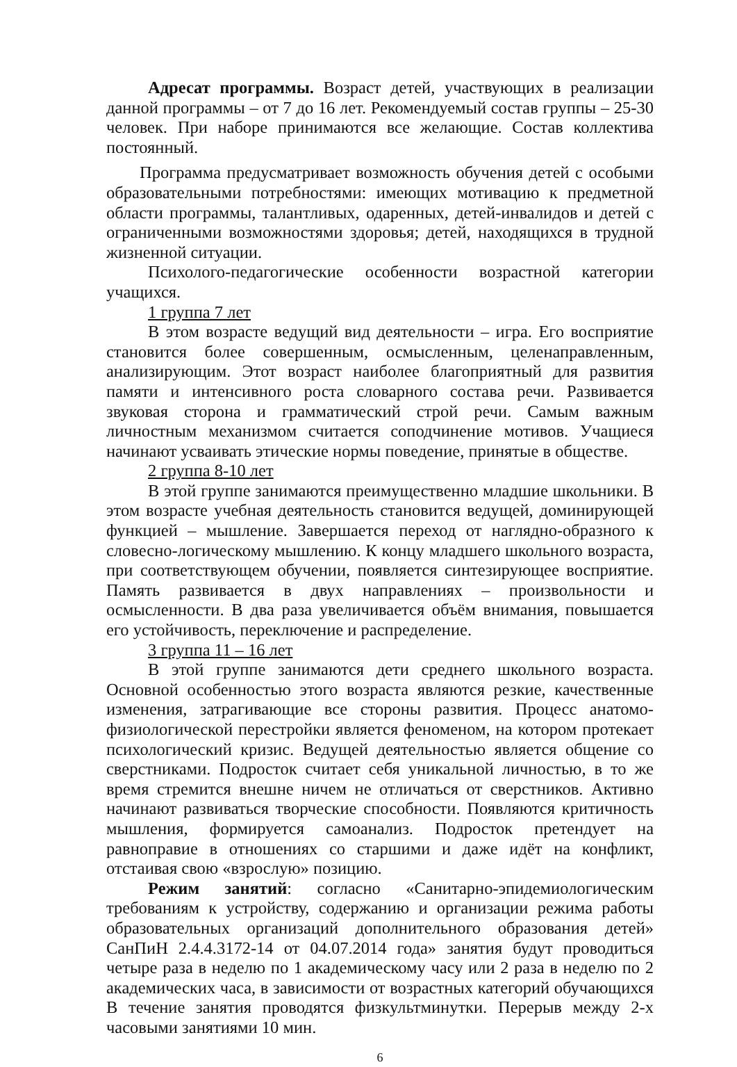Адресат программы. Возраст детей, участвующих в реализации данной программы – от 7 до 16 лет. Рекомендуемый состав группы – 25-30 человек. При наборе принимаются все желающие. Состав коллектива постоянный.
Программа предусматривает возможность обучения детей с особыми образовательными потребностями: имеющих мотивацию к предметной области программы, талантливых, одаренных, детей-инвалидов и детей с ограниченными возможностями здоровья; детей, находящихся в трудной жизненной ситуации.
Психолого-педагогические особенности возрастной категории учащихся.
1 группа 7 лет
В этом возрасте ведущий вид деятельности – игра. Его восприятие становится более совершенным, осмысленным, целенаправленным, анализирующим. Этот возраст наиболее благоприятный для развития памяти и интенсивного роста словарного состава речи. Развивается звуковая сторона и грамматический строй речи. Самым важным личностным механизмом считается соподчинение мотивов. Учащиеся начинают усваивать этические нормы поведение, принятые в обществе.
2 группа 8-10 лет
В этой группе занимаются преимущественно младшие школьники. В этом возрасте учебная деятельность становится ведущей, доминирующей функцией – мышление. Завершается переход от наглядно-образного к словесно-логическому мышлению. К концу младшего школьного возраста, при соответствующем обучении, появляется синтезирующее восприятие. Память развивается в двух направлениях – произвольности и осмысленности. В два раза увеличивается объём внимания, повышается его устойчивость, переключение и распределение.
3 группа 11 – 16 лет
В этой группе занимаются дети среднего школьного возраста. Основной особенностью этого возраста являются резкие, качественные изменения, затрагивающие все стороны развития. Процесс анатомо-физиологической перестройки является феноменом, на котором протекает психологический кризис. Ведущей деятельностью является общение со сверстниками. Подросток считает себя уникальной личностью, в то же время стремится внешне ничем не отличаться от сверстников. Активно начинают развиваться творческие способности. Появляются критичность мышления, формируется самоанализ. Подросток претендует на равноправие в отношениях со старшими и даже идёт на конфликт, отстаивая свою «взрослую» позицию.
Режим занятий: согласно «Санитарно-эпидемиологическим требованиям к устройству, содержанию и организации режима работы образовательных организаций дополнительного образования детей» СанПиН 2.4.4.3172-14 от 04.07.2014 года» занятия будут проводиться четыре раза в неделю по 1 академическому часу или 2 раза в неделю по 2 академических часа, в зависимости от возрастных категорий обучающихся В течение занятия проводятся физкультминутки. Перерыв между 2-х часовыми занятиями 10 мин.
6